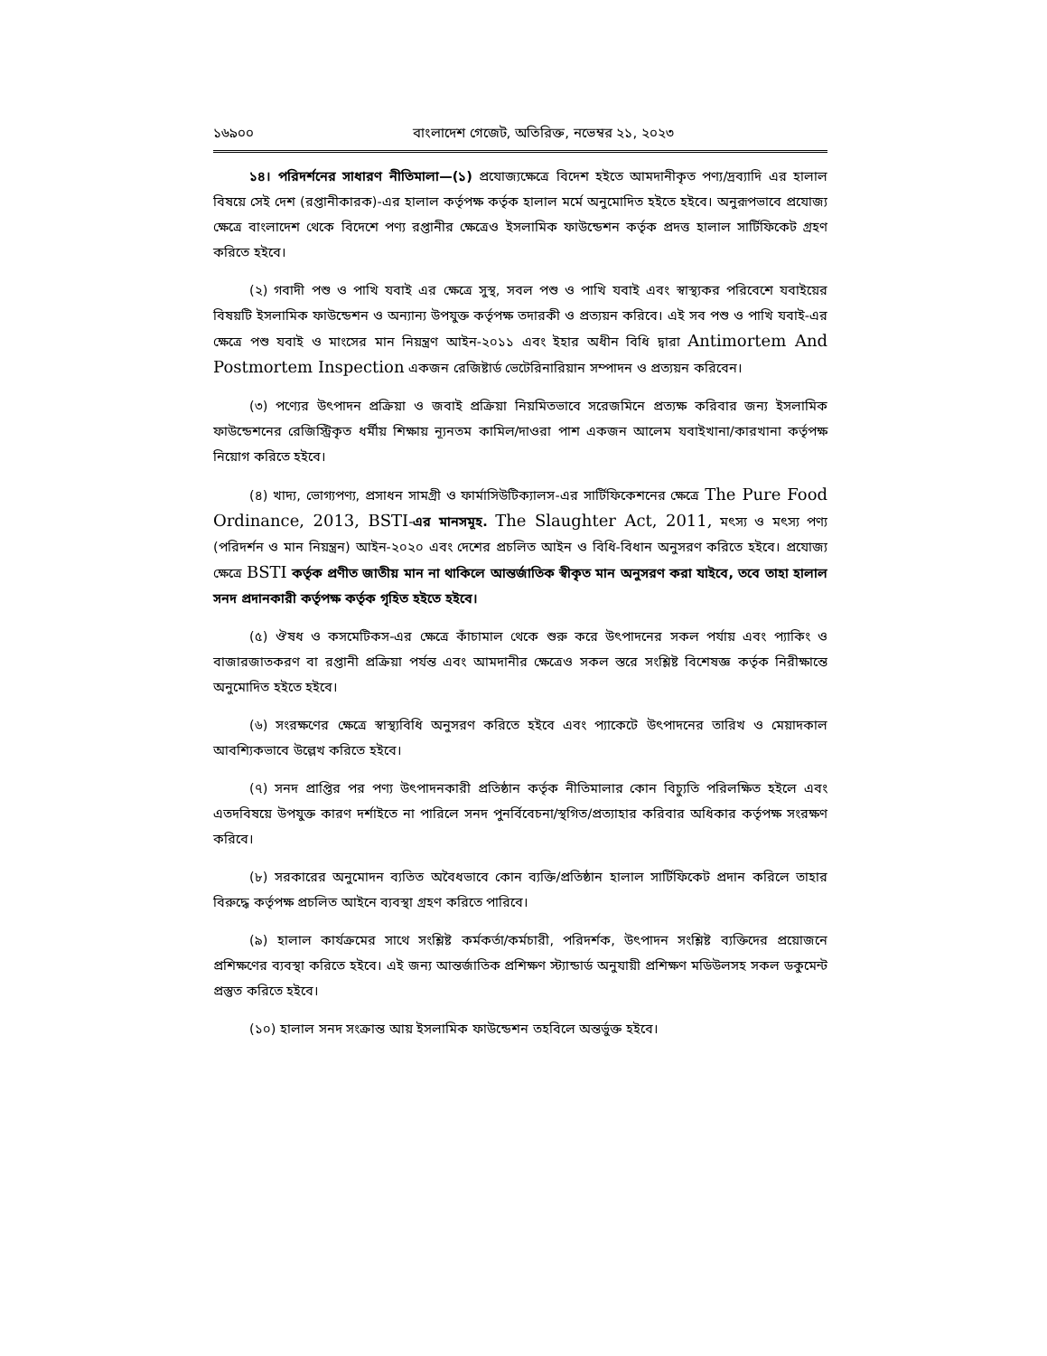১৬৯০০ বাংলাদেশ গেজেট, অতিরিক্ত, নভেম্বর ২১, ২০২৩
১৪। পরিদর্শনের সাধারণ নীতিমালা—(১) প্রযোজ্যক্ষেত্রে বিদেশ হইতে আমদানীকৃত পণ্য/দ্রব্যাদি এর হালাল বিষয়ে সেই দেশ (রপ্তানীকারক)-এর হালাল কর্তৃপক্ষ কর্তৃক হালাল মর্মে অনুমোদিত হইতে হইবে। অনুরূপভাবে প্রযোজ্য ক্ষেত্রে বাংলাদেশ থেকে বিদেশে পণ্য রপ্তানীর ক্ষেত্রেও ইসলামিক ফাউন্ডেশন কর্তৃক প্রদত্ত হালাল সার্টিফিকেট গ্রহণ করিতে হইবে।
(২) গবাদী পশু ও পাখি যবাই এর ক্ষেত্রে সুস্থ, সবল পশু ও পাখি যবাই এবং স্বাস্থ্যকর পরিবেশে যবাইয়ের বিষয়টি ইসলামিক ফাউন্ডেশন ও অন্যান্য উপযুক্ত কর্তৃপক্ষ তদারকী ও প্রত্যয়ন করিবে। এই সব পশু ও পাখি যবাই-এর ক্ষেত্রে পশু যবাই ও মাংসের মান নিয়ন্ত্রণ আইন-২০১১ এবং ইহার অধীন বিধি দ্বারা Antimortem And Postmortem Inspection একজন রেজিষ্টার্ড ভেটেরিনারিয়ান সম্পাদন ও প্রত্যয়ন করিবেন।
(৩) পণ্যের উৎপাদন প্রক্রিয়া ও জবাই প্রক্রিয়া নিয়মিতভাবে সরেজমিনে প্রত্যক্ষ করিবার জন্য ইসলামিক ফাউন্ডেশনের রেজিস্ট্রিকৃত ধর্মীয় শিক্ষায় ন্যূনতম কামিল/দাওরা পাশ একজন আলেম যবাইখানা/কারখানা কর্তৃপক্ষ নিয়োগ করিতে হইবে।
(৪) খাদ্য, ভোগ্যপণ্য, প্রসাধন সামগ্রী ও ফার্মাসিউটিক্যালস-এর সার্টিফিকেশনের ক্ষেত্রে The Pure Food Ordinance, 2013, BSTI-এর মানসমূহ. The Slaughter Act, 2011, মৎস্য ও মৎস্য পণ্য (পরিদর্শন ও মান নিয়ন্ত্রন) আইন-২০২০ এবং দেশের প্রচলিত আইন ও বিধি-বিধান অনুসরণ করিতে হইবে। প্রযোজ্য ক্ষেত্রে BSTI কর্তৃক প্রণীত জাতীয় মান না থাকিলে আন্তর্জাতিক স্বীকৃত মান অনুসরণ করা যাইবে, তবে তাহা হালাল সনদ প্রদানকারী কর্তৃপক্ষ কর্তৃক গৃহিত হইতে হইবে।
(৫) ঔষধ ও কসমেটিকস-এর ক্ষেত্রে কাঁচামাল থেকে শুরু করে উৎপাদনের সকল পর্যায় এবং প্যাকিং ও বাজারজাতকরণ বা রপ্তানী প্রক্রিয়া পর্যন্ত এবং আমদানীর ক্ষেত্রেও সকল স্তরে সংশ্লিষ্ট বিশেষজ্ঞ কর্তৃক নিরীক্ষান্তে অনুমোদিত হইতে হইবে।
(৬) সংরক্ষণের ক্ষেত্রে স্বাস্থ্যবিধি অনুসরণ করিতে হইবে এবং প্যাকেটে উৎপাদনের তারিখ ও মেয়াদকাল আবশ্যিকভাবে উল্লেখ করিতে হইবে।
(৭) সনদ প্রাপ্তির পর পণ্য উৎপাদনকারী প্রতিষ্ঠান কর্তৃক নীতিমালার কোন বিচ্যুতি পরিলক্ষিত হইলে এবং এতদবিষয়ে উপযুক্ত কারণ দর্শাইতে না পারিলে সনদ পুনর্বিবেচনা/স্থগিত/প্রত্যাহার করিবার অধিকার কর্তৃপক্ষ সংরক্ষণ করিবে।
(৮) সরকারের অনুমোদন ব্যতিত অবৈধভাবে কোন ব্যক্তি/প্রতিষ্ঠান হালাল সার্টিফিকেট প্রদান করিলে তাহার বিরুদ্ধে কর্তৃপক্ষ প্রচলিত আইনে ব্যবস্থা গ্রহণ করিতে পারিবে।
(৯) হালাল কার্যক্রমের সাথে সংশ্লিষ্ট কর্মকর্তা/কর্মচারী, পরিদর্শক, উৎপাদন সংশ্লিষ্ট ব্যক্তিদের প্রয়োজনে প্রশিক্ষণের ব্যবস্থা করিতে হইবে। এই জন্য আন্তর্জাতিক প্রশিক্ষণ স্ট্যান্ডার্ড অনুযায়ী প্রশিক্ষণ মডিউলসহ সকল ডকুমেন্ট প্রস্তুত করিতে হইবে।
(১০) হালাল সনদ সংক্রান্ত আয় ইসলামিক ফাউন্ডেশন তহবিলে অন্তর্ভুক্ত হইবে।